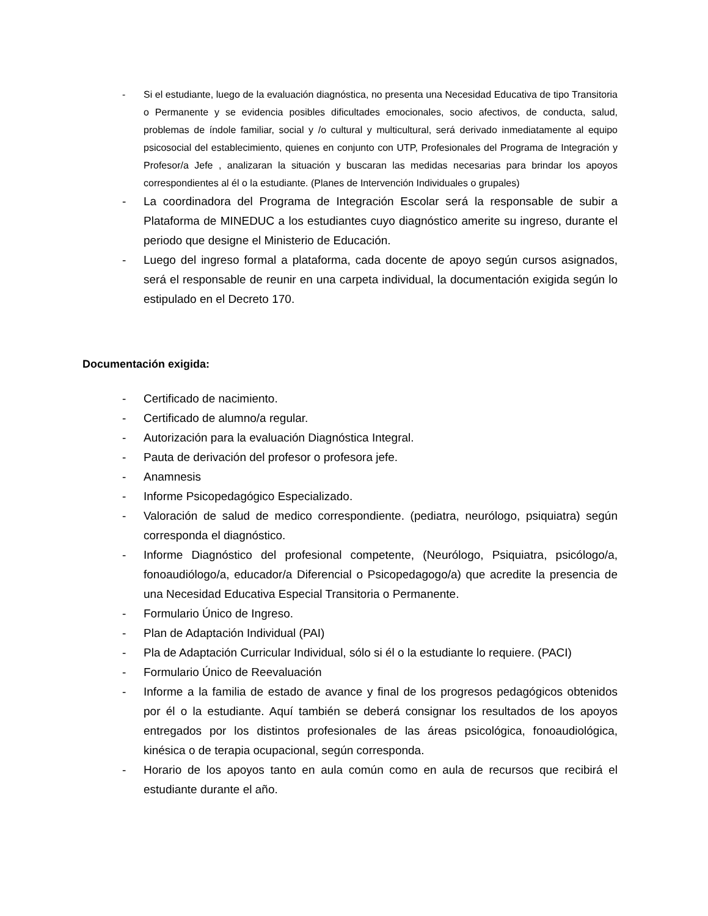- Si el estudiante, luego de la evaluación diagnóstica, no presenta una Necesidad Educativa de tipo Transitoria o Permanente y se evidencia posibles dificultades emocionales, socio afectivos, de conducta, salud, problemas de índole familiar, social y /o cultural y multicultural, será derivado inmediatamente al equipo psicosocial del establecimiento, quienes en conjunto con UTP, Profesionales del Programa de Integración y Profesor/a Jefe , analizaran la situación y buscaran las medidas necesarias para brindar los apoyos correspondientes al él o la estudiante. (Planes de Intervención Individuales o grupales)
- La coordinadora del Programa de Integración Escolar será la responsable de subir a Plataforma de MINEDUC a los estudiantes cuyo diagnóstico amerite su ingreso, durante el periodo que designe el Ministerio de Educación.
- Luego del ingreso formal a plataforma, cada docente de apoyo según cursos asignados, será el responsable de reunir en una carpeta individual, la documentación exigida según lo estipulado en el Decreto 170.
Documentación exigida:
- Certificado de nacimiento.
- Certificado de alumno/a regular.
- Autorización para la evaluación Diagnóstica Integral.
- Pauta de derivación del profesor o profesora jefe.
- Anamnesis
- Informe Psicopedagógico Especializado.
- Valoración de salud de medico correspondiente. (pediatra, neurólogo, psiquiatra) según corresponda el diagnóstico.
- Informe Diagnóstico del profesional competente, (Neurólogo, Psiquiatra, psicólogo/a, fonoaudiólogo/a, educador/a Diferencial o Psicopedagogo/a) que acredite la presencia de una Necesidad Educativa Especial Transitoria o Permanente.
- Formulario Único de Ingreso.
- Plan de Adaptación Individual (PAI)
- Pla de Adaptación Curricular Individual, sólo si él o la estudiante lo requiere. (PACI)
- Formulario Único de Reevaluación
- Informe a la familia de estado de avance y final de los progresos pedagógicos obtenidos por él o la estudiante. Aquí también se deberá consignar los resultados de los apoyos entregados por los distintos profesionales de las áreas psicológica, fonoaudiológica, kinésica o de terapia ocupacional, según corresponda.
- Horario de los apoyos tanto en aula común como en aula de recursos que recibirá el estudiante durante el año.